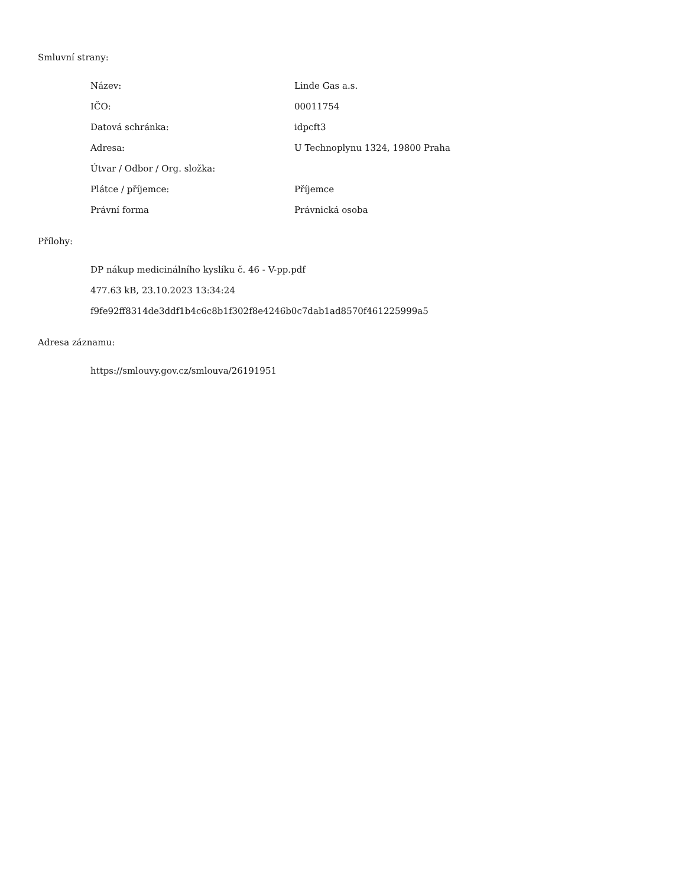Smluvní strany:
| Název: | Linde Gas a.s. |
| IČO: | 00011754 |
| Datová schránka: | idpcft3 |
| Adresa: | U Technoplynu 1324, 19800 Praha |
| Útvar / Odbor / Org. složka: | |
| Plátce / příjemce: | Příjemce |
| Právní forma | Právnická osoba |
Přílohy:
DP nákup medicinálního kyslíku č. 46 - V-pp.pdf
477.63 kB, 23.10.2023 13:34:24
f9fe92ff8314de3ddf1b4c6c8b1f302f8e4246b0c7dab1ad8570f461225999a5
Adresa záznamu:
https://smlouvy.gov.cz/smlouva/26191951